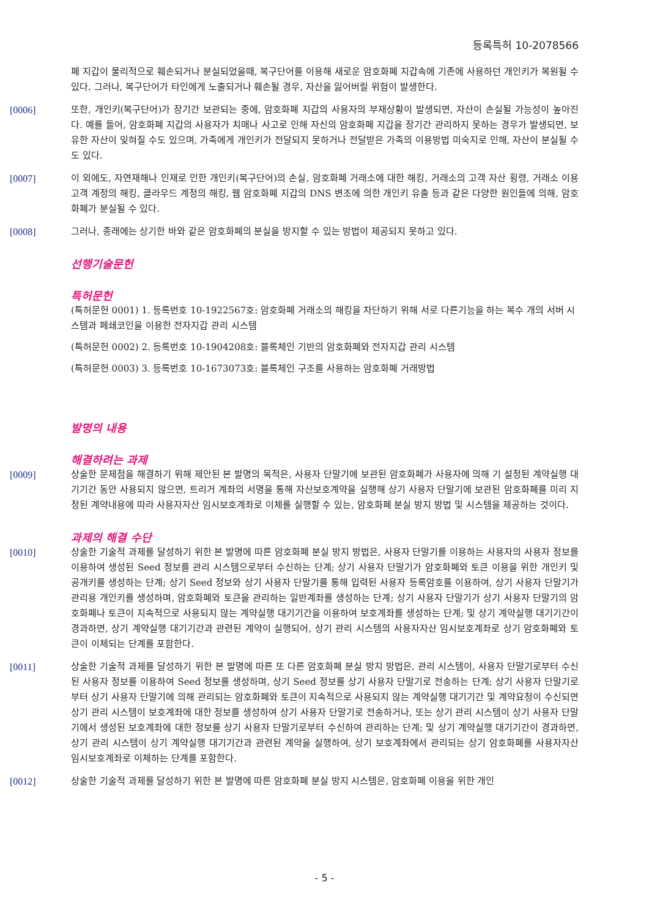등록특허 10-2078566
폐 지갑이 물리적으로 훼손되거나 분실되었을때, 복구단어를 이용해 새로운 암호화폐 지갑속에 기존에 사용하던 개인키가 복원될 수 있다. 그러나, 복구단어가 타인에게 노출되거나 훼손될 경우, 자산을 잃어버릴 위험이 발생한다.
[0006] 또한, 개인키(복구단어)가 장기간 보관되는 중에, 암호화폐 지갑의 사용자의 부재상황이 발생되면, 자산이 손실될 가능성이 높아진다. 예를 들어, 암호화폐 지갑의 사용자가 치매나 사고로 인해 자신의 암호화폐 지갑을 장기간 관리하지 못하는 경우가 발생되면, 보유한 자산이 잊혀질 수도 있으며, 가족에게 개인키가 전달되지 못하거나 전달받은 가족의 이용방법 미숙지로 인해, 자산이 분실될 수도 있다.
[0007] 이 외에도, 자연재해나 인재로 인한 개인키(복구단어)의 손실, 암호화폐 거래소에 대한 해킹, 거래소의 고객 자산 횡령, 거래소 이용고객 계정의 해킹, 클라우드 계정의 해킹, 웹 암호화폐 지갑의 DNS 변조에 의한 개인키 유출 등과 같은 다양한 원인들에 의해, 암호화폐가 분실될 수 있다.
[0008] 그러나, 종래에는 상기한 바와 같은 암호화폐의 분실을 방지할 수 있는 방법이 제공되지 못하고 있다.
선행기술문헌
특허문헌
(특허문헌 0001) 1. 등록번호 10-1922567호: 암호화폐 거래소의 해킹을 차단하기 위해 서로 다른기능을 하는 복수 개의 서버 시스템과 페쇄코인을 이용한 전자지갑 관리 시스템
(특허문헌 0002) 2. 등록번호 10-1904208호: 블록체인 기반의 암호화폐와 전자지갑 관리 시스템
(특허문헌 0003) 3. 등록번호 10-1673073호: 블록체인 구조를 사용하는 암호화폐 거래방법
발명의 내용
해결하려는 과제
[0009] 상술한 문제점을 해결하기 위해 제안된 본 발명의 목적은, 사용자 단말기에 보관된 암호화폐가 사용자에 의해 기 설정된 계약실행 대기기간 동안 사용되지 않으면, 트리거 계좌의 서명을 통해 자산보호계약을 실행해 상기 사용자 단말기에 보관된 암호화폐를 미리 지정된 계약내용에 따라 사용자자산 임시보호계좌로 이체를 실행할 수 있는, 암호화폐 분실 방지 방법 및 시스템을 제공하는 것이다.
과제의 해결 수단
[0010] 상술한 기술적 과제를 달성하기 위한 본 발명에 따른 암호화폐 분실 방지 방법은, 사용자 단말기를 이용하는 사용자의 사용자 정보를 이용하여 생성된 Seed 정보를 관리 시스템으로부터 수신하는 단계; 상기 사용자 단말기가 암호화폐와 토큰 이용을 위한 개인키 및 공개키를 생성하는 단계; 상기 Seed 정보와 상기 사용자 단말기를 통해 입력된 사용자 등록암호를 이용하여, 상기 사용자 단말기가 관리용 개인키를 생성하며, 암호화폐와 토큰을 관리하는 일반계좌를 생성하는 단계; 상기 사용자 단말기가 상기 사용자 단말기의 암호화폐나 토큰이 지속적으로 사용되지 않는 계약실행 대기기간을 이용하여 보호계좌를 생성하는 단계; 및 상기 계약실행 대기기간이 경과하면, 상기 계약실행 대기기간과 관련된 계약이 실행되어, 상기 관리 시스템의 사용자자산 임시보호계좌로 상기 암호화폐와 토큰이 이체되는 단계를 포함한다.
[0011] 상술한 기술적 과제를 달성하기 위한 본 발명에 따른 또 다른 암호화폐 분실 방지 방법은, 관리 시스템이, 사용자 단말기로부터 수신된 사용자 정보를 이용하여 Seed 정보를 생성하며, 상기 Seed 정보를 상기 사용자 단말기로 전송하는 단계; 상기 사용자 단말기로부터 상기 사용자 단말기에 의해 관리되는 암호화폐와 토큰이 지속적으로 사용되지 않는 계약실행 대기기간 및 계약요청이 수신되면 상기 관리 시스템이 보호계좌에 대한 정보를 생성하여 상기 사용자 단말기로 전송하거나, 또는 상기 관리 시스템이 상기 사용자 단말기에서 생성된 보호계좌에 대한 정보를 상기 사용자 단말기로부터 수신하여 관리하는 단계; 및 상기 계약실행 대기기간이 경과하면, 상기 관리 시스템이 상기 계약실행 대기기간과 관련된 계약을 실행하여, 상기 보호계좌에서 관리되는 상기 암호화폐를 사용자자산 임시보호계좌로 이체하는 단계를 포함한다.
[0012] 상술한 기술적 과제를 달성하기 위한 본 발명에 따른 암호화폐 분실 방지 시스템은, 암호화폐 이용을 위한 개인
- 5 -